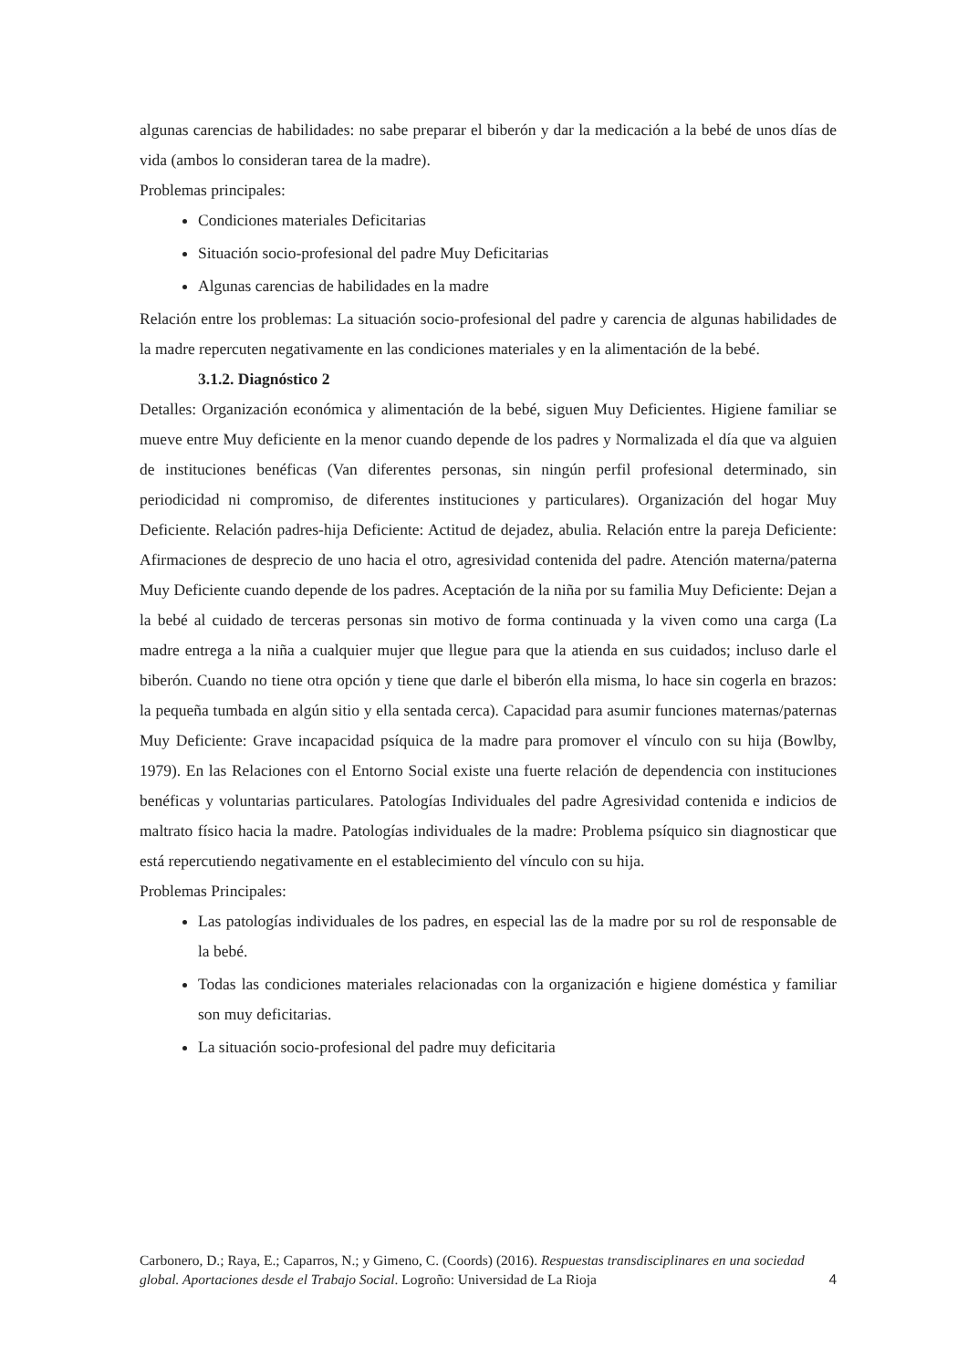algunas carencias de habilidades: no sabe preparar el biberón y dar la medicación a la bebé de unos días de vida (ambos lo consideran tarea de la madre).
Problemas principales:
Condiciones materiales Deficitarias
Situación socio-profesional del padre Muy Deficitarias
Algunas carencias de habilidades en la madre
Relación entre los problemas: La situación socio-profesional del padre y carencia de algunas habilidades de la madre repercuten negativamente en las condiciones materiales y en la alimentación de la bebé.
3.1.2. Diagnóstico 2
Detalles: Organización económica y alimentación de la bebé, siguen Muy Deficientes. Higiene familiar se mueve entre Muy deficiente en la menor cuando depende de los padres y Normalizada el día que va alguien de instituciones benéficas (Van diferentes personas, sin ningún perfil profesional determinado, sin periodicidad ni compromiso, de diferentes instituciones y particulares). Organización del hogar Muy Deficiente. Relación padres-hija Deficiente: Actitud de dejadez, abulia. Relación entre la pareja Deficiente: Afirmaciones de desprecio de uno hacia el otro, agresividad contenida del padre. Atención materna/paterna Muy Deficiente cuando depende de los padres. Aceptación de la niña por su familia Muy Deficiente: Dejan a la bebé al cuidado de terceras personas sin motivo de forma continuada y la viven como una carga (La madre entrega a la niña a cualquier mujer que llegue para que la atienda en sus cuidados; incluso darle el biberón. Cuando no tiene otra opción y tiene que darle el biberón ella misma, lo hace sin cogerla en brazos: la pequeña tumbada en algún sitio y ella sentada cerca). Capacidad para asumir funciones maternas/paternas Muy Deficiente: Grave incapacidad psíquica de la madre para promover el vínculo con su hija (Bowlby, 1979). En las Relaciones con el Entorno Social existe una fuerte relación de dependencia con instituciones benéficas y voluntarias particulares. Patologías Individuales del padre Agresividad contenida e indicios de maltrato físico hacia la madre. Patologías individuales de la madre: Problema psíquico sin diagnosticar que está repercutiendo negativamente en el establecimiento del vínculo con su hija.
Problemas Principales:
Las patologías individuales de los padres, en especial las de la madre por su rol de responsable de la bebé.
Todas las condiciones materiales relacionadas con la organización e higiene doméstica y familiar son muy deficitarias.
La situación socio-profesional del padre muy deficitaria
Carbonero, D.; Raya, E.; Caparros, N.; y Gimeno, C. (Coords) (2016). Respuestas transdisciplinares en una sociedad global. Aportaciones desde el Trabajo Social. Logroño: Universidad de La Rioja 4